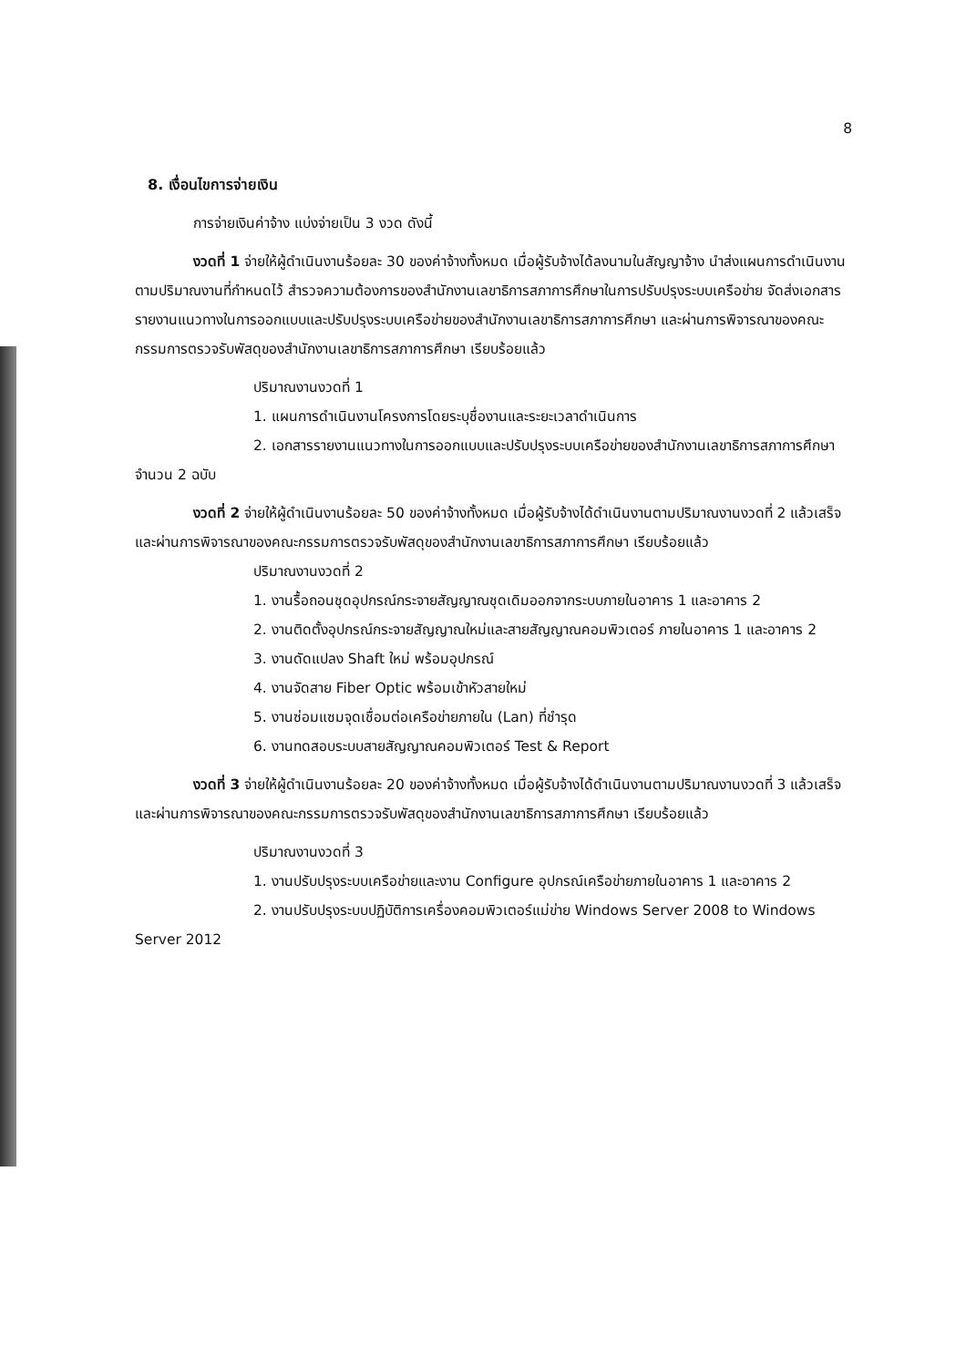8
8. เงื่อนไขการจ่ายเงิน
การจ่ายเงินค่าจ้าง แบ่งจ่ายเป็น 3 งวด ดังนี้
งวดที่ 1 จ่ายให้ผู้ดำเนินงานร้อยละ 30 ของค่าจ้างทั้งหมด เมื่อผู้รับจ้างได้ลงนามในสัญญาจ้าง นำส่งแผนการดำเนินงานตามปริมาณงานที่กำหนดไว้ สำรวจความต้องการของสำนักงานเลขาธิการสภาการศึกษาในการปรับปรุงระบบเครือข่าย จัดส่งเอกสารรายงานแนวทางในการออกแบบและปรับปรุงระบบเครือข่ายของสำนักงานเลขาธิการสภาการศึกษา และผ่านการพิจารณาของคณะกรรมการตรวจรับพัสดุของสำนักงานเลขาธิการสภาการศึกษา เรียบร้อยแล้ว
ปริมาณงานงวดที่ 1
1. แผนการดำเนินงานโครงการโดยระบุชื่องานและระยะเวลาดำเนินการ
2. เอกสารรายงานแนวทางในการออกแบบและปรับปรุงระบบเครือข่ายของสำนักงานเลขาธิการสภาการศึกษา จำนวน 2 ฉบับ
งวดที่ 2 จ่ายให้ผู้ดำเนินงานร้อยละ 50 ของค่าจ้างทั้งหมด เมื่อผู้รับจ้างได้ดำเนินงานตามปริมาณงานงวดที่ 2 แล้วเสร็จ และผ่านการพิจารณาของคณะกรรมการตรวจรับพัสดุของสำนักงานเลขาธิการสภาการศึกษา เรียบร้อยแล้ว
ปริมาณงานงวดที่ 2
1. งานรื้อถอนชุดอุปกรณ์กระจายสัญญาณชุดเดิมออกจากระบบภายในอาคาร 1 และอาคาร 2
2. งานติดตั้งอุปกรณ์กระจายสัญญาณใหม่และสายสัญญาณคอมพิวเตอร์ ภายในอาคาร 1 และอาคาร 2
3. งานดัดแปลง Shaft ใหม่ พร้อมอุปกรณ์
4. งานจัดสาย Fiber Optic พร้อมเข้าหัวสายใหม่
5. งานซ่อมแซมจุดเชื่อมต่อเครือข่ายภายใน (Lan) ที่ชำรุด
6. งานทดสอบระบบสายสัญญาณคอมพิวเตอร์ Test & Report
งวดที่ 3 จ่ายให้ผู้ดำเนินงานร้อยละ 20 ของค่าจ้างทั้งหมด เมื่อผู้รับจ้างได้ดำเนินงานตามปริมาณงานงวดที่ 3 แล้วเสร็จและผ่านการพิจารณาของคณะกรรมการตรวจรับพัสดุของสำนักงานเลขาธิการสภาการศึกษา เรียบร้อยแล้ว
ปริมาณงานงวดที่ 3
1. งานปรับปรุงระบบเครือข่ายและงาน Configure อุปกรณ์เครือข่ายภายในอาคาร 1 และอาคาร 2
2. งานปรับปรุงระบบปฏิบัติการเครื่องคอมพิวเตอร์แม่ข่าย Windows Server 2008 to Windows Server 2012